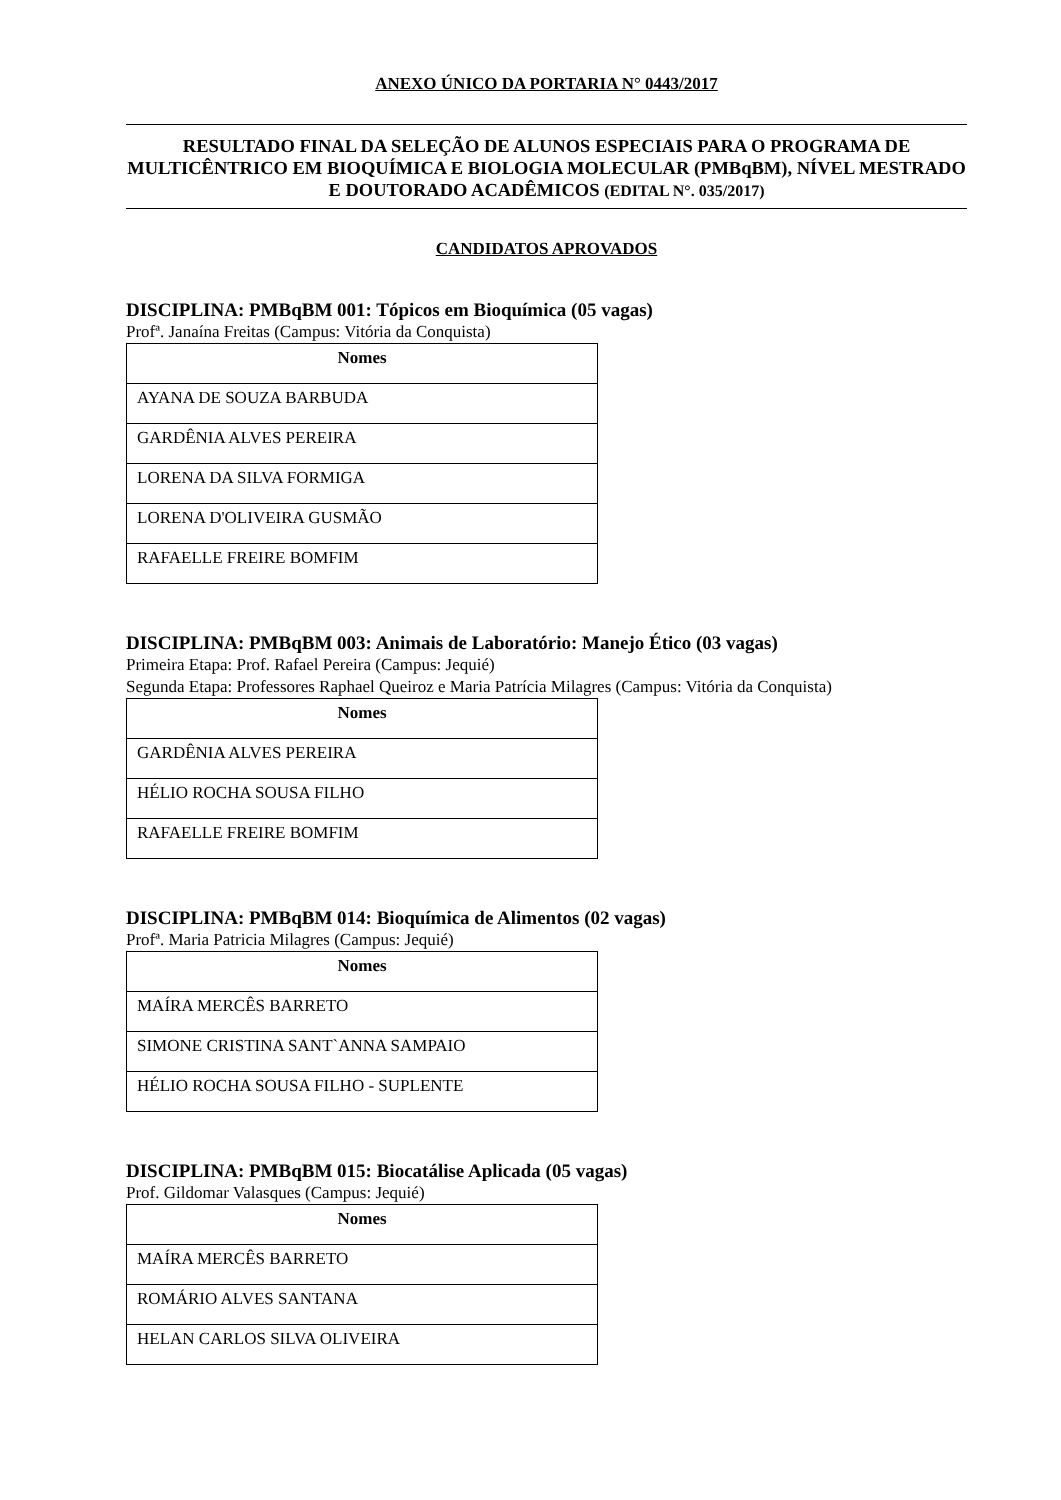ANEXO ÚNICO DA PORTARIA N° 0443/2017
RESULTADO FINAL DA SELEÇÃO DE ALUNOS ESPECIAIS PARA O PROGRAMA DE MULTICÊNTRICO EM BIOQUÍMICA E BIOLOGIA MOLECULAR (PMBqBM), NÍVEL MESTRADO E DOUTORADO ACADÊMICOS (EDITAL N°. 035/2017)
CANDIDATOS APROVADOS
DISCIPLINA: PMBqBM 001: Tópicos em Bioquímica (05 vagas)
Profª. Janaína Freitas (Campus: Vitória da Conquista)
| Nomes |
| --- |
| AYANA DE SOUZA BARBUDA |
| GARDÊNIA ALVES PEREIRA |
| LORENA DA SILVA FORMIGA |
| LORENA D'OLIVEIRA GUSMÃO |
| RAFAELLE FREIRE BOMFIM |
DISCIPLINA: PMBqBM 003: Animais de Laboratório: Manejo Ético (03 vagas)
Primeira Etapa: Prof. Rafael Pereira (Campus: Jequié)
Segunda Etapa: Professores Raphael Queiroz e Maria Patrícia Milagres (Campus: Vitória da Conquista)
| Nomes |
| --- |
| GARDÊNIA ALVES PEREIRA |
| HÉLIO ROCHA SOUSA FILHO |
| RAFAELLE FREIRE BOMFIM |
DISCIPLINA: PMBqBM 014: Bioquímica de Alimentos (02 vagas)
Profª. Maria Patricia Milagres (Campus: Jequié)
| Nomes |
| --- |
| MAÍRA MERCÊS BARRETO |
| SIMONE CRISTINA SANT`ANNA SAMPAIO |
| HÉLIO ROCHA SOUSA FILHO - SUPLENTE |
DISCIPLINA: PMBqBM 015: Biocatálise Aplicada (05 vagas)
Prof. Gildomar Valasques (Campus: Jequié)
| Nomes |
| --- |
| MAÍRA MERCÊS BARRETO |
| ROMÁRIO ALVES SANTANA |
| HELAN CARLOS SILVA OLIVEIRA |